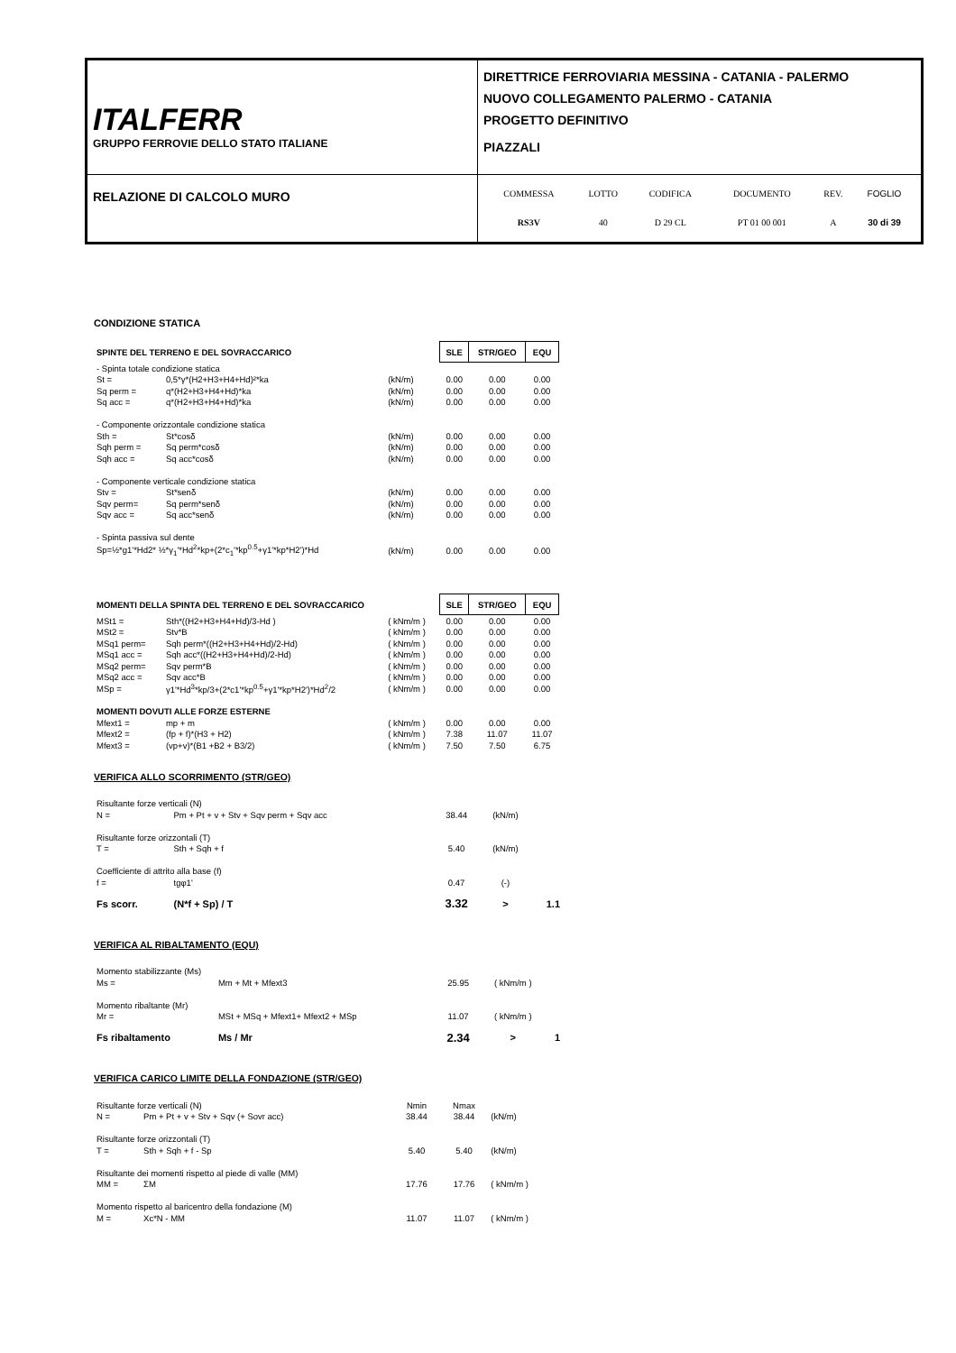| ITALFERR GRUPPO FERROVIE DELLO STATO ITALIANE | DIRETTRICE FERROVIARIA MESSINA - CATANIA - PALERMO NUOVO COLLEGAMENTO PALERMO - CATANIA PROGETTO DEFINITIVO PIAZZALI |
| RELAZIONE DI CALCOLO MURO | / COMMESSA / LOTTO / CODIFICA / DOCUMENTO / REV. / FOGLIO / / RS3V / 40 / D 29 CL / PT 01 00 001 / A / 30 di 39 / |
CONDIZIONE STATICA
| SPINTE DEL TERRENO E DEL SOVRACCARICO | | | SLE | STR/GEO | EQU |
| - Spinta totale condizione statica | | | | | |
| St = | 0,5*γ*(H2+H3+H4+Hd)²*ka | (kN/m) | 0.00 | 0.00 | 0.00 |
| Sq perm = | q*(H2+H3+H4+Hd)*ka | (kN/m) | 0.00 | 0.00 | 0.00 |
| Sq acc = | q*(H2+H3+H4+Hd)*ka | (kN/m) | 0.00 | 0.00 | 0.00 |
| - Componente orizzontale condizione statica | | | | | |
| Sth = | St*cosδ | (kN/m) | 0.00 | 0.00 | 0.00 |
| Sqh perm = | Sq perm*cosδ | (kN/m) | 0.00 | 0.00 | 0.00 |
| Sqh acc = | Sq acc*cosδ | (kN/m) | 0.00 | 0.00 | 0.00 |
| - Componente verticale condizione statica | | | | | |
| Stv = | St*senδ | (kN/m) | 0.00 | 0.00 | 0.00 |
| Sqv perm= | Sq perm*senδ | (kN/m) | 0.00 | 0.00 | 0.00 |
| Sqv acc = | Sq acc*senδ | (kN/m) | 0.00 | 0.00 | 0.00 |
| - Spinta passiva sul dente | | | | | |
| Sp=½*g1'*Hd2* ½*γ<sub>1</sub>'*Hd<sup>2</sup>*kp+(2*c<sub>1</sub>'*kp<sup>0.5</sup>+γ1'*kp*H2')*Hd | | (kN/m) | 0.00 | 0.00 | 0.00 |
| MOMENTI DELLA SPINTA DEL TERRENO E DEL SOVRACCARICO | | | SLE | STR/GEO | EQU |
| MSt1 = | Sth*((H2+H3+H4+Hd)/3-Hd ) | ( kNm/m ) | 0.00 | 0.00 | 0.00 |
| MSt2 = | Stv*B | ( kNm/m ) | 0.00 | 0.00 | 0.00 |
| MSq1 perm= | Sqh perm*((H2+H3+H4+Hd)/2-Hd) | ( kNm/m ) | 0.00 | 0.00 | 0.00 |
| MSq1 acc = | Sqh acc*((H2+H3+H4+Hd)/2-Hd) | ( kNm/m ) | 0.00 | 0.00 | 0.00 |
| MSq2 perm= | Sqv perm*B | ( kNm/m ) | 0.00 | 0.00 | 0.00 |
| MSq2 acc = | Sqv acc*B | ( kNm/m ) | 0.00 | 0.00 | 0.00 |
| MSp = | γ1'*Hd<sup>3</sup>*kp/3+(2*c1'*kp<sup>0.5</sup>+γ1'*kp*H2')*Hd<sup>2</sup>/2 | ( kNm/m ) | 0.00 | 0.00 | 0.00 |
| MOMENTI DOVUTI ALLE FORZE ESTERNE | | | | | |
| Mfext1 = | mp + m | ( kNm/m ) | 0.00 | 0.00 | 0.00 |
| Mfext2 = | (fp + f)*(H3 + H2) | ( kNm/m ) | 7.38 | 11.07 | 11.07 |
| Mfext3 = | (vp+v)*(B1 +B2 + B3/2) | ( kNm/m ) | 7.50 | 7.50 | 6.75 |
VERIFICA ALLO SCORRIMENTO (STR/GEO)
| Risultante forze verticali (N) | | | | |
| N = | Pm + Pt + v + Stv + Sqv perm + Sqv acc | 38.44 | (kN/m) | |
| Risultante forze orizzontali (T) | | | | |
| T = | Sth + Sqh + f | 5.40 | (kN/m) | |
| Coefficiente di attrito alla base (f) | | | | |
| f = | tgφ1' | 0.47 | (-) | |
| Fs scorr. | (N*f + Sp) / T | 3.32 | > | 1.1 |
VERIFICA AL RIBALTAMENTO (EQU)
| Momento stabilizzante (Ms) | | | | |
| Ms = | Mm + Mt + Mfext3 | 25.95 | ( kNm/m ) | |
| Momento ribaltante (Mr) | | | | |
| Mr = | MSt + MSq + Mfext1+ Mfext2 + MSp | 11.07 | ( kNm/m ) | |
| Fs ribaltamento | Ms / Mr | 2.34 | > | 1 |
VERIFICA CARICO LIMITE DELLA FONDAZIONE (STR/GEO)
| Risultante forze verticali (N) | | Nmin | Nmax | |
| N = | Pm + Pt + v + Stv + Sqv (+ Sovr acc) | 38.44 | 38.44 | (kN/m) |
| Risultante forze orizzontali (T) | | | | |
| T = | Sth + Sqh + f - Sp | 5.40 | 5.40 | (kN/m) |
| Risultante dei momenti rispetto al piede di valle (MM) | | | | |
| MM = | ΣM | 17.76 | 17.76 | ( kNm/m ) |
| Momento rispetto al baricentro della fondazione (M) | | | | |
| M = | Xc*N - MM | 11.07 | 11.07 | ( kNm/m ) |